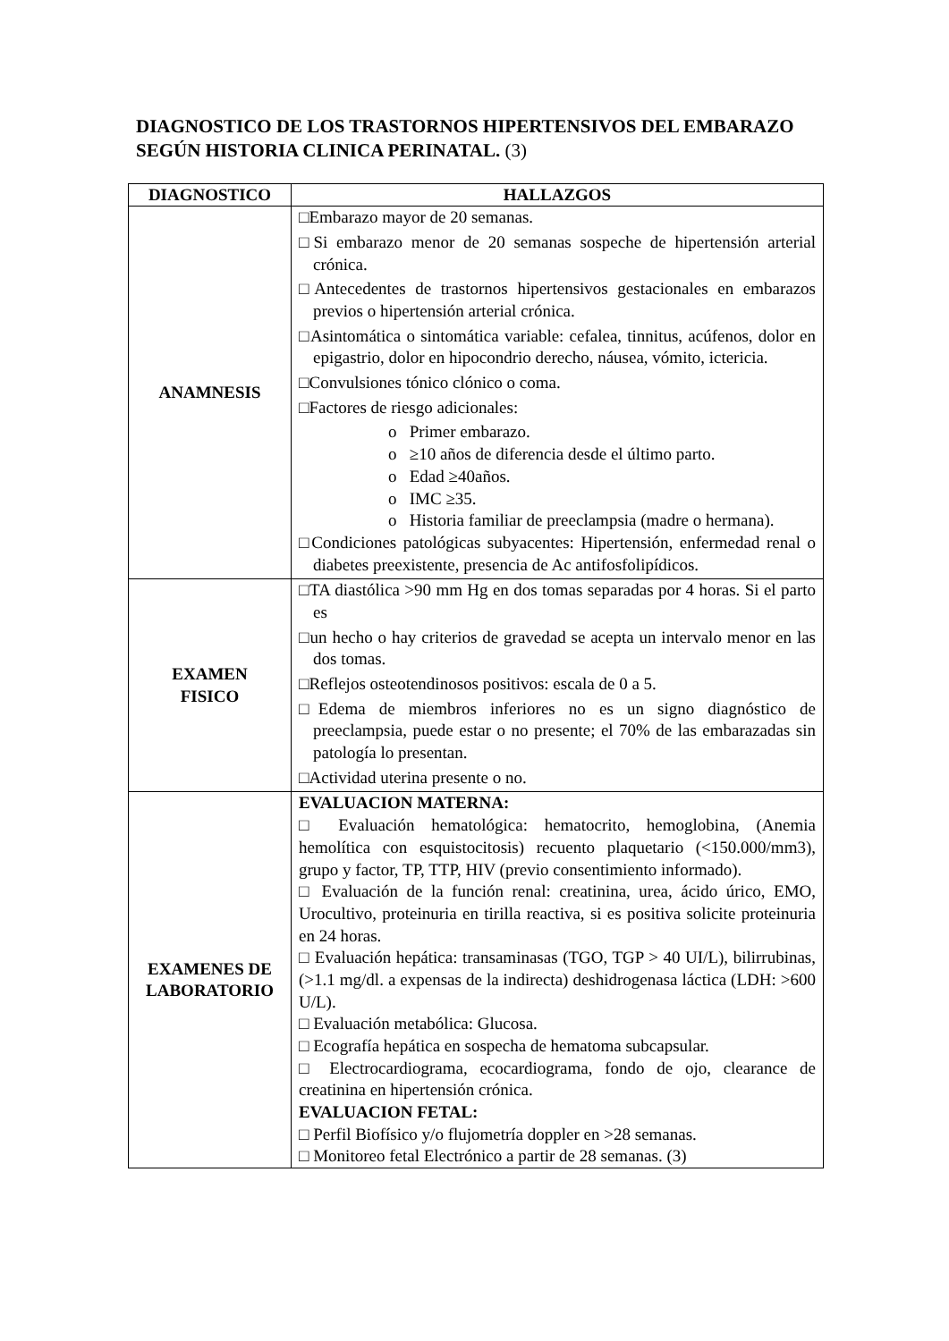DIAGNOSTICO DE LOS TRASTORNOS HIPERTENSIVOS DEL EMBARAZO SEGÚN HISTORIA CLINICA PERINATAL. (3)
| DIAGNOSTICO | HALLAZGOS |
| --- | --- |
| ANAMNESIS | □Embarazo mayor de 20 semanas. □Si embarazo menor de 20 semanas sospeche de hipertensión arterial crónica. □Antecedentes de trastornos hipertensivos gestacionales en embarazos previos o hipertensión arterial crónica. □Asintomática o sintomática variable: cefalea, tinnitus, acúfenos, dolor en epigastrio, dolor en hipocondrio derecho, náusea, vómito, ictericia. □Convulsiones tónico clónico o coma. □Factores de riesgo adicionales: o Primer embarazo. o ≥10 años de diferencia desde el último parto. o Edad ≥40años. o IMC ≥35. o Historia familiar de preeclampsia (madre o hermana). □Condiciones patológicas subyacentes: Hipertensión, enfermedad renal o diabetes preexistente, presencia de Ac antifosfolipídicos. |
| EXAMEN FISICO | □TA diastólica >90 mm Hg en dos tomas separadas por 4 horas. Si el parto es □un hecho o hay criterios de gravedad se acepta un intervalo menor en las dos tomas. □Reflejos osteotendinosos positivos: escala de 0 a 5. □Edema de miembros inferiores no es un signo diagnóstico de preeclampsia, puede estar o no presente; el 70% de las embarazadas sin patología lo presentan. □Actividad uterina presente o no. |
| EXAMENES DE LABORATORIO | EVALUACION MATERNA: □ Evaluación hematológica: hematocrito, hemoglobina, (Anemia hemolítica con esquistocitosis) recuento plaquetario (<150.000/mm3), grupo y factor, TP, TTP, HIV (previo consentimiento informado). □ Evaluación de la función renal: creatinina, urea, ácido úrico, EMO, Urocultivo, proteinuria en tirilla reactiva, si es positiva solicite proteinuria en 24 horas. □ Evaluación hepática: transaminasas (TGO, TGP > 40 UI/L), bilirrubinas, (>1.1 mg/dl. a expensas de la indirecta) deshidrogenasa láctica (LDH: >600 U/L). □ Evaluación metabólica: Glucosa. □ Ecografía hepática en sospecha de hematoma subcapsular. □ Electrocardiograma, ecocardiograma, fondo de ojo, clearance de creatinina en hipertensión crónica. EVALUACION FETAL: □ Perfil Biofísico y/o flujometría doppler en >28 semanas. □ Monitoreo fetal Electrónico a partir de 28 semanas. (3) |